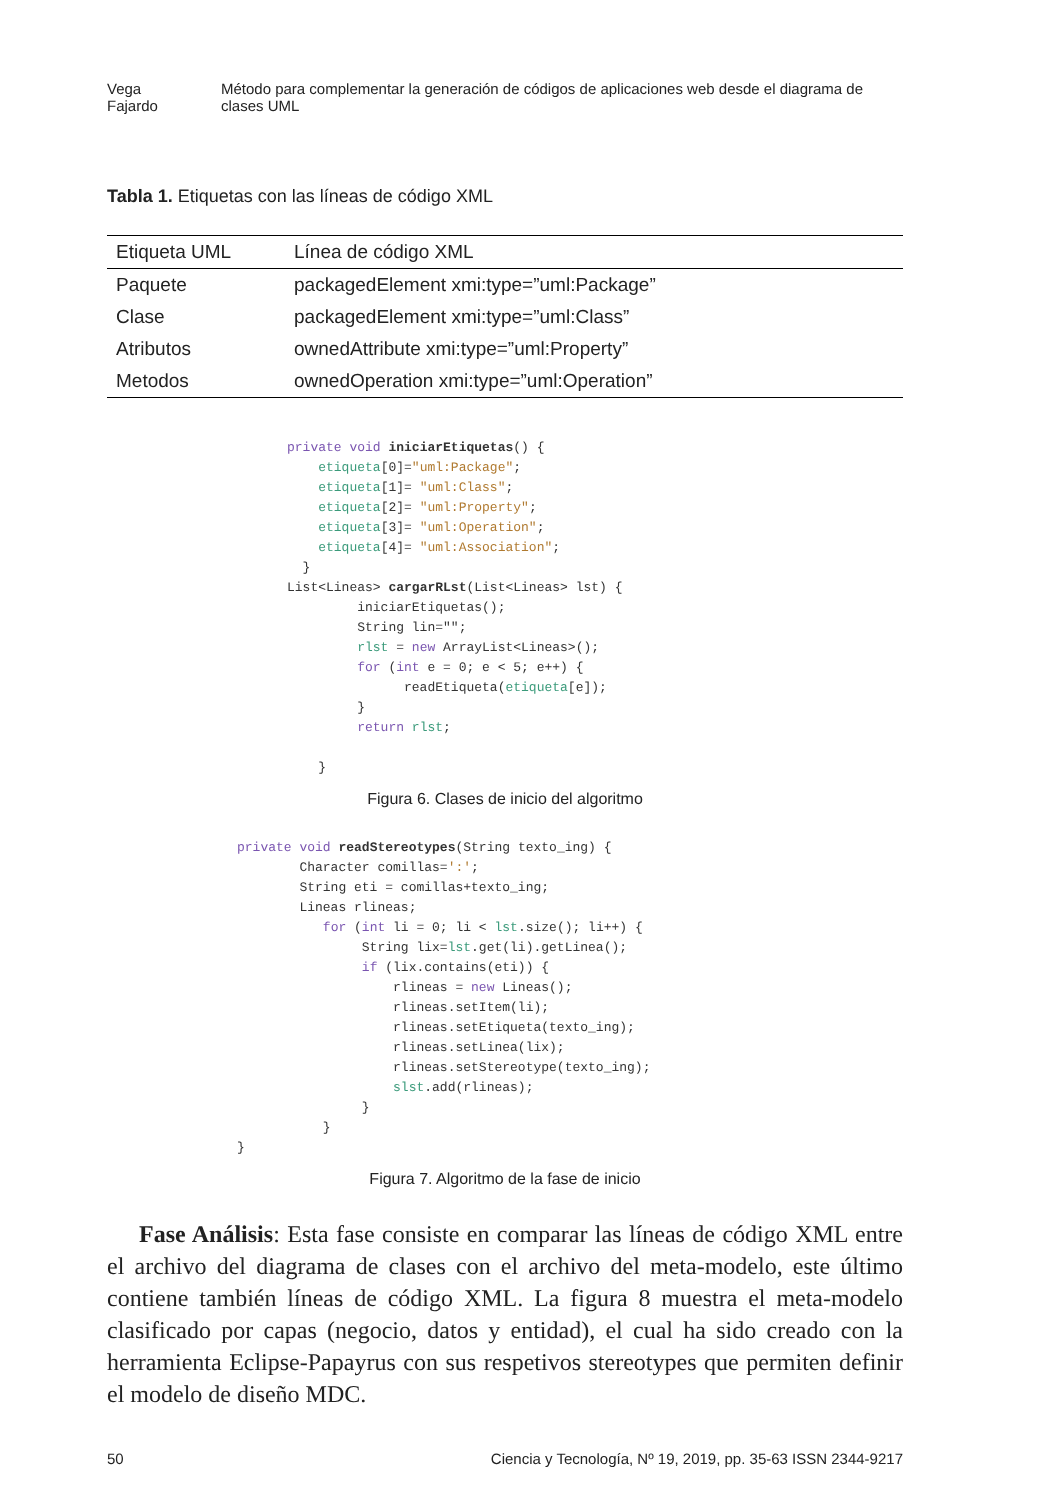Vega Fajardo Método para complementar la generación de códigos de aplicaciones web desde el diagrama de clases UML
Tabla 1. Etiquetas con las líneas de código XML
| Etiqueta UML | Línea de código XML |
| --- | --- |
| Paquete | packagedElement xmi:type=”uml:Package” |
| Clase | packagedElement xmi:type=”uml:Class” |
| Atributos | ownedAttribute xmi:type=”uml:Property” |
| Metodos | ownedOperation xmi:type=”uml:Operation” |
private void iniciarEtiquetas() {
    etiqueta[0]="uml:Package";
    etiqueta[1]= "uml:Class";
    etiqueta[2]= "uml:Property";
    etiqueta[3]= "uml:Operation";
    etiqueta[4]= "uml:Association";
  }
List<Lineas> cargarRLst(List<Lineas> lst) {
         iniciarEtiquetas();
         String lin="";
         rlst = new ArrayList<Lineas>();
         for (int e = 0; e < 5; e++) {
               readEtiqueta(etiqueta[e]);
         }
         return rlst;

    }
Figura 6. Clases de inicio del algoritmo
private void readStereotypes(String texto_ing) {
        Character comillas=':';
        String eti = comillas+texto_ing;
        Lineas rlineas;
           for (int li = 0; li < lst.size(); li++) {
                String lix=lst.get(li).getLinea();
                if (lix.contains(eti)) {
                    rlineas = new Lineas();
                    rlineas.setItem(li);
                    rlineas.setEtiqueta(texto_ing);
                    rlineas.setLinea(lix);
                    rlineas.setStereotype(texto_ing);
                    slst.add(rlineas);
                }
           }
}
Figura 7. Algoritmo de la fase de inicio
Fase Análisis: Esta fase consiste en comparar las líneas de código XML entre el archivo del diagrama de clases con el archivo del meta-modelo, este último contiene también líneas de código XML. La figura 8 muestra el meta-modelo clasificado por capas (negocio, datos y entidad), el cual ha sido creado con la herramienta Eclipse-Papayrus con sus respetivos stereotypes que permiten definir el modelo de diseño MDC.
50 Ciencia y Tecnología, Nº 19, 2019, pp. 35-63 ISSN 2344-9217